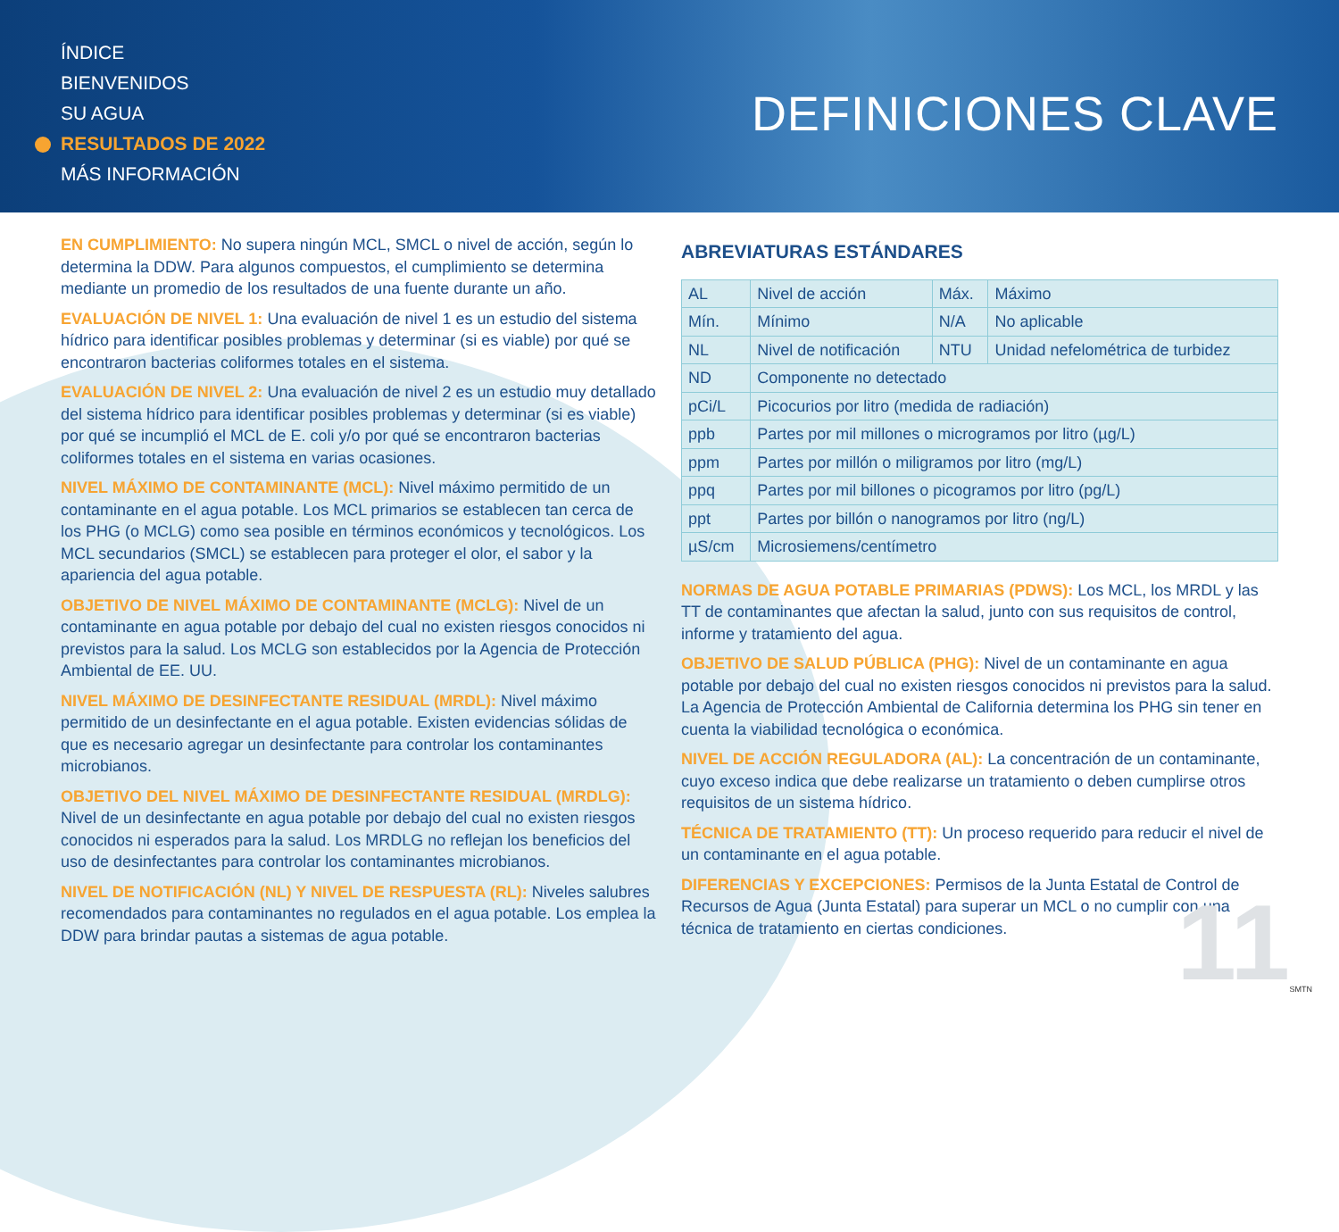ÍNDICE
BIENVENIDOS
SU AGUA
RESULTADOS DE 2022
MÁS INFORMACIÓN
DEFINICIONES CLAVE
EN CUMPLIMIENTO: No supera ningún MCL, SMCL o nivel de acción, según lo determina la DDW. Para algunos compuestos, el cumplimiento se determina mediante un promedio de los resultados de una fuente durante un año.
EVALUACIÓN DE NIVEL 1: Una evaluación de nivel 1 es un estudio del sistema hídrico para identificar posibles problemas y determinar (si es viable) por qué se encontraron bacterias coliformes totales en el sistema.
EVALUACIÓN DE NIVEL 2: Una evaluación de nivel 2 es un estudio muy detallado del sistema hídrico para identificar posibles problemas y determinar (si es viable) por qué se incumplió el MCL de E. coli y/o por qué se encontraron bacterias coliformes totales en el sistema en varias ocasiones.
NIVEL MÁXIMO DE CONTAMINANTE (MCL): Nivel máximo permitido de un contaminante en el agua potable. Los MCL primarios se establecen tan cerca de los PHG (o MCLG) como sea posible en términos económicos y tecnológicos. Los MCL secundarios (SMCL) se establecen para proteger el olor, el sabor y la apariencia del agua potable.
OBJETIVO DE NIVEL MÁXIMO DE CONTAMINANTE (MCLG): Nivel de un contaminante en agua potable por debajo del cual no existen riesgos conocidos ni previstos para la salud. Los MCLG son establecidos por la Agencia de Protección Ambiental de EE. UU.
NIVEL MÁXIMO DE DESINFECTANTE RESIDUAL (MRDL): Nivel máximo permitido de un desinfectante en el agua potable. Existen evidencias sólidas de que es necesario agregar un desinfectante para controlar los contaminantes microbianos.
OBJETIVO DEL NIVEL MÁXIMO DE DESINFECTANTE RESIDUAL (MRDLG): Nivel de un desinfectante en agua potable por debajo del cual no existen riesgos conocidos ni esperados para la salud. Los MRDLG no reflejan los beneficios del uso de desinfectantes para controlar los contaminantes microbianos.
NIVEL DE NOTIFICACIÓN (NL) Y NIVEL DE RESPUESTA (RL): Niveles salubres recomendados para contaminantes no regulados en el agua potable. Los emplea la DDW para brindar pautas a sistemas de agua potable.
ABREVIATURAS ESTÁNDARES
| AL | Nivel de acción | Máx. | Máximo |
| Mín. | Mínimo | N/A | No aplicable |
| NL | Nivel de notificación | NTU | Unidad nefelométrica de turbidez |
| ND | Componente no detectado | | |
| pCi/L | Picocurios por litro (medida de radiación) | | |
| ppb | Partes por mil millones o microgramos por litro (µg/L) | | |
| ppm | Partes por millón o miligramos por litro (mg/L) | | |
| ppq | Partes por mil billones o picogramos por litro (pg/L) | | |
| ppt | Partes por billón o nanogramos por litro (ng/L) | | |
| µS/cm | Microsiemens/centímetro | | |
NORMAS DE AGUA POTABLE PRIMARIAS (PDWS): Los MCL, los MRDL y las TT de contaminantes que afectan la salud, junto con sus requisitos de control, informe y tratamiento del agua.
OBJETIVO DE SALUD PÚBLICA (PHG): Nivel de un contaminante en agua potable por debajo del cual no existen riesgos conocidos ni previstos para la salud. La Agencia de Protección Ambiental de California determina los PHG sin tener en cuenta la viabilidad tecnológica o económica.
NIVEL DE ACCIÓN REGULADORA (AL): La concentración de un contaminante, cuyo exceso indica que debe realizarse un tratamiento o deben cumplirse otros requisitos de un sistema hídrico.
TÉCNICA DE TRATAMIENTO (TT): Un proceso requerido para reducir el nivel de un contaminante en el agua potable.
DIFERENCIAS Y EXCEPCIONES: Permisos de la Junta Estatal de Control de Recursos de Agua (Junta Estatal) para superar un MCL o no cumplir con una técnica de tratamiento en ciertas condiciones.
11 SMTN